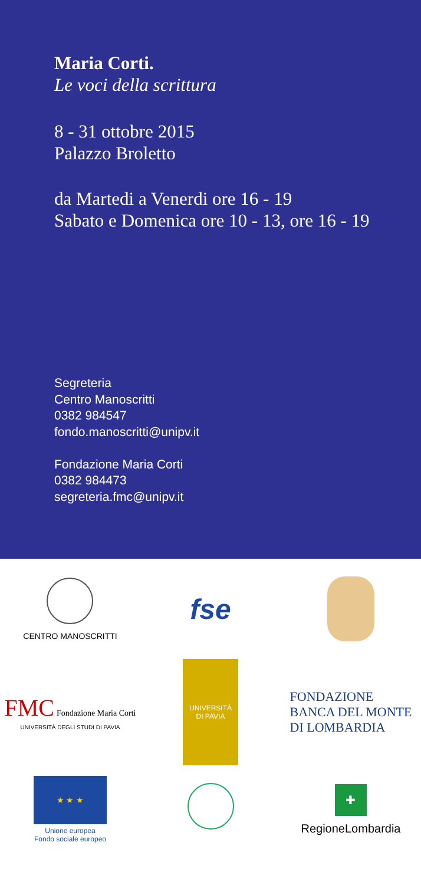Maria Corti.
Le voci della scrittura
8 - 31 ottobre 2015
Palazzo Broletto
da Martedi a Venerdi ore 16 - 19
Sabato e Domenica ore 10 - 13, ore 16 - 19
Segreteria
Centro Manoscritti
0382 984547
fondo.manoscritti@unipv.it
Fondazione Maria Corti
0382 984473
segreteria.fmc@unipv.it
CENTRO MANOSCRITTI
fse
FMC Fondazione Maria Corti
UNIVERSITÀ DEGLI STUDI DI PAVIA
UNIVERSITÀ
DI PAVIA
FONDAZIONE
BANCA DEL MONTE
DI LOMBARDIA
★ ★ ★
Unione europea
Fondo sociale europeo
✚
RegioneLombardia